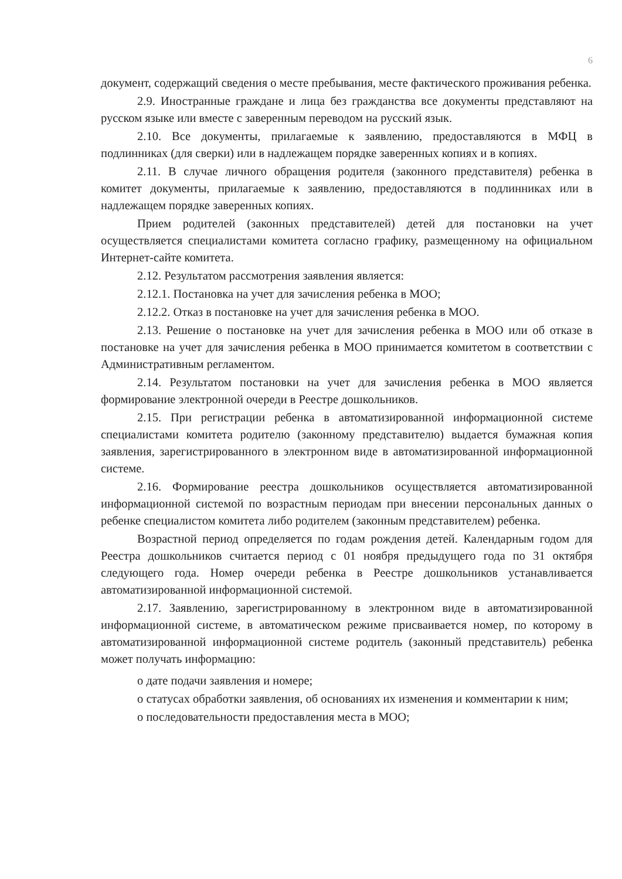6
документ, содержащий сведения о месте пребывания, месте фактического проживания ребенка.
2.9. Иностранные граждане и лица без гражданства все документы представляют на русском языке или вместе с заверенным переводом на русский язык.
2.10. Все документы, прилагаемые к заявлению, предоставляются в МФЦ в подлинниках (для сверки) или в надлежащем порядке заверенных копиях и в копиях.
2.11. В случае личного обращения родителя (законного представителя) ребенка в комитет документы, прилагаемые к заявлению, предоставляются в подлинниках или в надлежащем порядке заверенных копиях.
Прием родителей (законных представителей) детей для постановки на учет осуществляется специалистами комитета согласно графику, размещенному на официальном Интернет-сайте комитета.
2.12. Результатом рассмотрения заявления является:
2.12.1. Постановка на учет для зачисления ребенка в МОО;
2.12.2. Отказ в постановке на учет для зачисления ребенка в МОО.
2.13. Решение о постановке на учет для зачисления ребенка в МОО или об отказе в постановке на учет для зачисления ребенка в МОО принимается комитетом в соответствии с Административным регламентом.
2.14. Результатом постановки на учет для зачисления ребенка в МОО является формирование электронной очереди в Реестре дошкольников.
2.15. При регистрации ребенка в автоматизированной информационной системе специалистами комитета родителю (законному представителю) выдается бумажная копия заявления, зарегистрированного в электронном виде в автоматизированной информационной системе.
2.16. Формирование реестра дошкольников осуществляется автоматизированной информационной системой по возрастным периодам при внесении персональных данных о ребенке специалистом комитета либо родителем (законным представителем) ребенка.
Возрастной период определяется по годам рождения детей. Календарным годом для Реестра дошкольников считается период с 01 ноября предыдущего года по 31 октября следующего года. Номер очереди ребенка в Реестре дошкольников устанавливается автоматизированной информационной системой.
2.17. Заявлению, зарегистрированному в электронном виде в автоматизированной информационной системе, в автоматическом режиме присваивается номер, по которому в автоматизированной информационной системе родитель (законный представитель) ребенка может получать информацию:
о дате подачи заявления и номере;
о статусах обработки заявления, об основаниях их изменения и комментарии к ним;
о последовательности предоставления места в МОО;